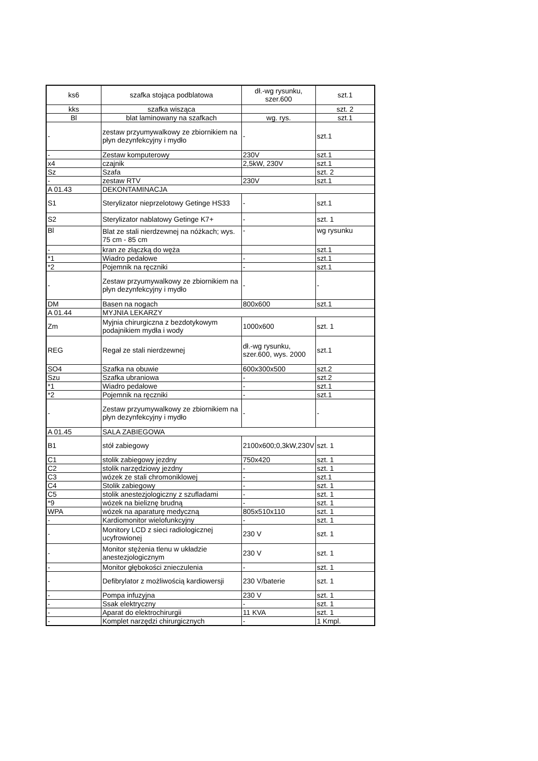| ks6 | szafka stojąca podblatowa | dł.-wg rysunku, szer.600 | szt.1 |
| kks | szafka wisząca | | szt. 2 |
| Bl | blat laminowany na szafkach | wg. rys. | szt.1 |
| - | zestaw przyumywalkowy ze zbiornikiem na płyn dezynfekcyjny i mydło | - | szt.1 |
| - | Zestaw komputerowy | 230V | szt.1 |
| x4 | czajnik | 2,5kW, 230V | szt.1 |
| Sz | Szafa | | szt. 2 |
| - | zestaw RTV | 230V | szt.1 |
| A 01.43 | DEKONTAMINACJA | | |
| S1 | Sterylizator nieprzelotowy Getinge HS33 | - | szt.1 |
| S2 | Sterylizator nablatowy Getinge K7+ | - | szt. 1 |
| Bl | Blat ze stali nierdzewnej na nóżkach; wys. 75 cm - 85 cm | - | wg rysunku |
| - | kran ze złączką do węża | | szt.1 |
| *1 | Wiadro pedałowe | - | szt.1 |
| *2 | Pojemnik na ręczniki | - | szt.1 |
| - | Zestaw przyumywalkowy ze zbiornikiem na płyn dezynfekcyjny i mydło | - | - |
| DM | Basen na nogach | 800x600 | szt.1 |
| A 01.44 | MYJNIA LEKARZY | | |
| Zm | Myjnia chirurgiczna z bezdotykowym podajnikiem mydła i wody | 1000x600 | szt. 1 |
| REG | Regał ze stali nierdzewnej | dł.-wg rysunku, szer.600, wys. 2000 | szt.1 |
| SO4 | Szafka na obuwie | 600x300x500 | szt.2 |
| Szu | Szafka ubraniowa | - | szt.2 |
| *1 | Wiadro pedałowe | - | szt.1 |
| *2 | Pojemnik na ręczniki | - | szt.1 |
| - | Zestaw przyumywalkowy ze zbiornikiem na płyn dezynfekcyjny i mydło | - | - |
| A 01.45 | SALA ZABIEGOWA | | |
| B1 | stół zabiegowy | 2100x600;0,3kW,230V | szt. 1 |
| C1 | stolik zabiegowy jezdny | 750x420 | szt. 1 |
| C2 | stolik narzędziowy jezdny | - | szt. 1 |
| C3 | wózek ze stali chromoniklowej | - | szt.1 |
| C4 | Stolik zabiegowy | - | szt. 1 |
| C5 | stolik anestezjologiczny z szufladami | - | szt. 1 |
| *9 | wózek na bieliznę brudną | - | szt. 1 |
| WPA | wózek na aparaturę medyczną | 805x510x110 | szt. 1 |
| - | Kardiomonitor wielofunkcyjny | - | szt. 1 |
| - | Monitory LCD z sieci radiologicznej ucyfrowionej | 230 V | szt. 1 |
| - | Monitor stężenia tlenu w układzie anestezjologicznym | 230 V | szt. 1 |
| - | Monitor głębokości znieczulenia | - | szt. 1 |
| - | Defibrylator z możliwością kardiowersji | 230 V/baterie | szt. 1 |
| - | Pompa infuzyjna | 230 V | szt. 1 |
| - | Ssak elektryczny | - | szt. 1 |
| - | Aparat do elektrochirurgii | 11 KVA | szt. 1 |
| - | Komplet narzędzi chirurgicznych | - | 1 Kmpl. |